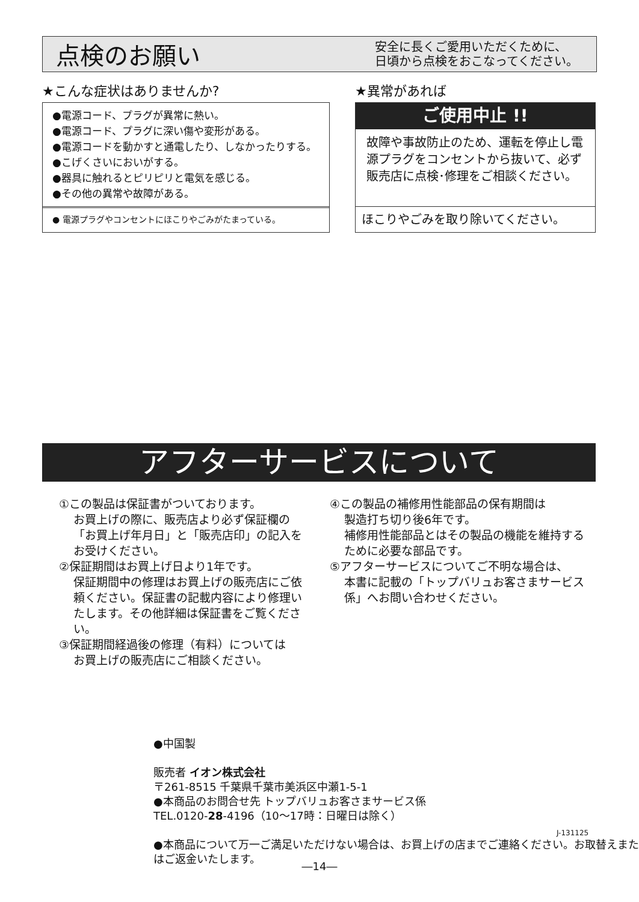点検のお願い
安全に長くご愛用いただくために、
日頃から点検をおこなってください。
★こんな症状はありませんか? ★異常があれば
●電源コード、プラグが異常に熱い。
●電源コード、プラグに深い傷や変形がある。
●電源コードを動かすと通電したり、しなかったりする。
●こげくさいにおいがする。
●器具に触れるとピリピリと電気を感じる。
●その他の異常や故障がある。
● 電源プラグやコンセントにほこりやごみがたまっている。
ご使用中止 !!
故障や事故防止のため、運転を停止し電源プラグをコンセントから抜いて、必ず販売店に点検･修理をご相談ください。
ほこりやごみを取り除いてください。
アフターサービスについて
①この製品は保証書がついております。
お買上げの際に、販売店より必ず保証欄の「お買上げ年月日」と「販売店印」の記入をお受けください。
②保証期間はお買上げ日より1年です。
保証期間中の修理はお買上げの販売店にご依頼ください。保証書の記載内容により修理いたします。その他詳細は保証書をご覧ください。
③保証期間経過後の修理（有料）については
お買上げの販売店にご相談ください。
④この製品の補修用性能部品の保有期間は
製造打ち切り後6年です。
補修用性能部品とはその製品の機能を維持するために必要な部品です。
⑤アフターサービスについてご不明な場合は、
本書に記載の「トップバリュお客さまサービス係」へお問い合わせください。
●中国製
販売者 イオン株式会社
〒261-8515 千葉県千葉市美浜区中瀬1-5-1
●本商品のお問合せ先 トップバリュお客さまサービス係
TEL.0120-28-4196（10～17時：日曜日は除く）
●本商品について万一ご満足いただけない場合は、お買上げの店までご連絡ください。お取替えまたはご返金いたします。
J-131125
―14―